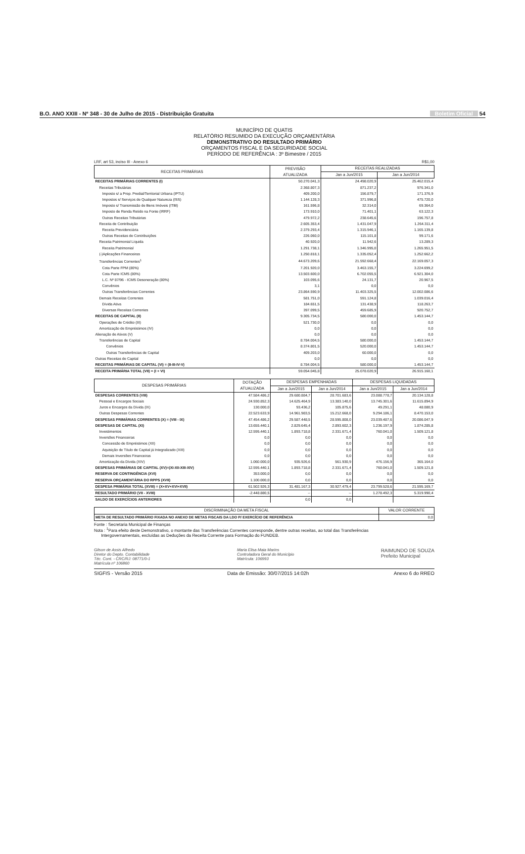B.O. ANO XXIII - Nº 348 - 30 de Julho de 2015 - Distribuição Gratuita Boletim Oficial 54
MUNICÍPIO DE QUATIS
RELATÓRIO RESUMIDO DA EXECUÇÃO ORÇAMENTÁRIA
DEMONSTRATIVO DO RESULTADO PRIMÁRIO
ORÇAMENTOS FISCAL E DA SEGURIDADE SOCIAL
PERÍODO DE REFERÊNCIA : 3º Bimestre / 2015
LRF, art 53, inciso III - Anexo 6 R$1,00
| RECEITAS PRIMÁRIAS | PREVISÃO ATUALIZADA | RECEITAS REALIZADAS | |
| --- | --- | --- | --- |
| | | Jan a Jun/2015 | Jan a Jun/2014 |
| RECEITAS PRIMÁRIAS CORRENTES (I) | 50.270.041,3 | 24.498.020,9 | 25.462.015,4 |
| Receitas Tributárias | 2.368.807,3 | 871.237,2 | 976.341,0 |
| Imposto s/ a Prop. Predial/Territorial Urbana (IPTU) | 409.200,0 | 156.879,7 | 171.376,9 |
| Impostos s/ Serviços de Qualquer Natureza (ISS) | 1.144.128,3 | 371.996,8 | 475.720,0 |
| Imposto s/ Transmissão de Bens Imóveis (ITBI) | 161.596,8 | 32.314,0 | 69.364,0 |
| Imposto de Renda Retido na Fonte (IRRF) | 173.910,0 | 71.401,1 | 63.122,3 |
| Outras Receitas Tributárias | 479.972,2 | 238.645,6 | 196.757,8 |
| Receita de Contribuição | 2.605.353,4 | 1.431.047,9 | 1.264.311,4 |
| Receita Previdenciária | 2.379.293,4 | 1.315.946,1 | 1.165.139,8 |
| Outras Receitas de Contribuições | 226.060,0 | 115.101,8 | 99.171,6 |
| Receita Patrimonial Líquida | 40.920,0 | 11.942,6 | 13.289,3 |
| Receita Patrimonial | 1.291.738,1 | 1.346.995,0 | 1.265.951,5 |
| (-)Aplicações Financeiras | 1.250.818,1 | 1.335.052,4 | 1.252.662,2 |
| Transferências Correntes<sup>1</sup> | 44.673.209,6 | 21.592.668,4 | 22.169.057,3 |
| Cota Parte FPM (80%) | 7.201.920,0 | 3.463.155,7 | 3.224.699,2 |
| Cota Parte ICMS (80%) | 13.503.600,0 | 6.702.055,5 | 6.921.304,0 |
| L.C. Nº 87/96 - ICMS Desoneração (80%) | 103.095,6 | 24.131,7 | 20.967,5 |
| Convênios | 3,1 | 0,0 | 0,0 |
| Outras Transferências Correntes | 23.864.590,9 | 11.403.325,5 | 12.002.086,6 |
| Demais Receitas Correntes | 581.751,0 | 591.124,8 | 1.039.016,4 |
| Dívida Ativa | 184.651,5 | 131.438,9 | 118.263,7 |
| Diversas Receitas Correntes | 397.099,5 | 459.685,9 | 920.752,7 |
| RECEITAS DE CAPITAL (II) | 9.305.734,5 | 580.000,0 | 1.453.144,7 |
| Operações de Crédito (III) | 521.730,0 | 0,0 | 0,0 |
| Amortização de Empréstimos (IV) | 0,0 | 0,0 | 0,0 |
| Alienação de Ativos (V) | 0,0 | 0,0 | 0,0 |
| Transferências de Capital | 8.784.004,5 | 580.000,0 | 1.453.144,7 |
| Convênios | 8.374.801,5 | 520.000,0 | 1.453.144,7 |
| Outras Transferências de Capital | 409.203,0 | 60.000,0 | 0,0 |
| Outras Receitas de Capital | 0,0 | 0,0 | 0,0 |
| RECEITAS PRIMÁRIAS DE CAPITAL (VI) = (II-III-IV-V) | 8.784.004,5 | 580.000,0 | 1.453.144,7 |
| RECEITA PRIMÁRIA TOTAL (VII) = (I + VI) | 59.054.045,8 | 25.078.020,9 | 26.915.160,1 |
| DESPESAS PRIMÁRIAS | DOTAÇÃO ATUALIZADA | DESPESAS EMPENHADAS | | DESPESAS LIQUIDADAS | |
| --- | --- | --- | --- | --- | --- |
| | | Jan a Jun/2015 | Jan a Jun/2014 | Jan a Jun/2015 | Jan a Jun/2014 |
| DESPESAS CORRENTES (VIII) | 47.584.486,2 | 29.680.884,7 | 28.701.683,6 | 23.088.778,7 | 20.134.128,8 |
| Pessoal e Encargos Sociais | 24.930.852,3 | 14.625.464,9 | 13.383.140,0 | 13.745.301,6 | 11.615.894,9 |
| Juros e Encargos da Dívida (IX) | 130.000,0 | 93.436,2 | 105.875,6 | 49.291,1 | 48.080,9 |
| Outras Despesas Correntes | 22.523.633,9 | 14.961.983,5 | 15.212.668,0 | 9.294.186,1 | 8.470.153,0 |
| DESPESAS PRIMÁRIAS CORRENTES (X) = (VIII - IX) | 47.454.486,2 | 29.587.448,5 | 28.595.808,0 | 23.039.487,6 | 20.086.047,9 |
| DESPESAS DE CAPITAL (XI) | 13.655.440,1 | 2.829.645,4 | 2.893.602,3 | 1.236.197,9 | 1.874.285,8 |
| Investimentos | 12.595.440,1 | 1.893.718,8 | 2.331.671,4 | 760.041,0 | 1.509.121,8 |
| Inversões Financeiras | 0,0 | 0,0 | 0,0 | 0,0 | 0,0 |
| Concessão de Empréstimos (XII) | 0,0 | 0,0 | 0,0 | 0,0 | 0,0 |
| Aquisição de Título de Capital já Integralizado (XIII) | 0,0 | 0,0 | 0,0 | 0,0 | 0,0 |
| Demais Inversões Financeiras | 0,0 | 0,0 | 0,0 | 0,0 | 0,0 |
| Amortização da Dívida (XIV) | 1.060.000,0 | 935.926,6 | 561.930,9 | 476.156,9 | 365.164,0 |
| DESPESAS PRIMÁRIAS DE CAPITAL (XV)=(XI-XII-XIII-XIV) | 12.595.440,1 | 1.893.718,8 | 2.331.671,4 | 760.041,0 | 1.509.121,8 |
| RESERVA DE CONTINGÊNCIA (XVI) | 353.000,0 | 0,0 | 0,0 | 0,0 | 0,0 |
| RESERVA ORÇAMENTÁRIA DO RPPS (XVII) | 1.100.000,0 | 0,0 | 0,0 | 0,0 | 0,0 |
| DESPESA PRIMÁRIA TOTAL (XVIII) = (X+XV+XVI+XVII) | 61.502.926,3 | 31.481.167,3 | 30.927.479,4 | 23.799.528,6 | 21.595.169,7 |
| RESULTADO PRIMÁRIO (VII - XVIII) | -2.448.880,5 | -- | -- | 1.278.492,3 | 5.319.990,4 |
| SALDO DE EXERCÍCIOS ANTERIORES | | 0,0 | 0,0 | | |
| DISCRIMINAÇÃO DA META FISCAL | VALOR CORRENTE |
| --- | --- |
| META DE RESULTADO PRIMÁRIO FIXADA NO ANEXO DE METAS FISCAIS DA LDO P/ EXERCÍCIO DE REFERÊNCIA | 0,0 |
Fonte : Secretaria Municipal de Finanças
Nota : <sup>1</sup>Para efeito deste Demonstrativo, o montante das Transferências Correntes corresponde, dentre outras receitas, ao total das Transferências
Intergovernamentais, excluídas as Deduções da Receita Corrente para Formação do FUNDEB.
Gilson de Assis Alfredo
Diretor do Depto. Contabilidade
Téc. Cont. - CRC/RJ: 08771/0-1
Matrícula nº 106860
Maria Elisa Maia Marins
Controladora Geral do Município
Matrícula: 106993
RAIMUNDO DE SOUZA
Prefeito Municipal
SIGFIS - Versão 2015 Data de Emissão: 30/07/2015 14:02h Anexo 6 do RREO